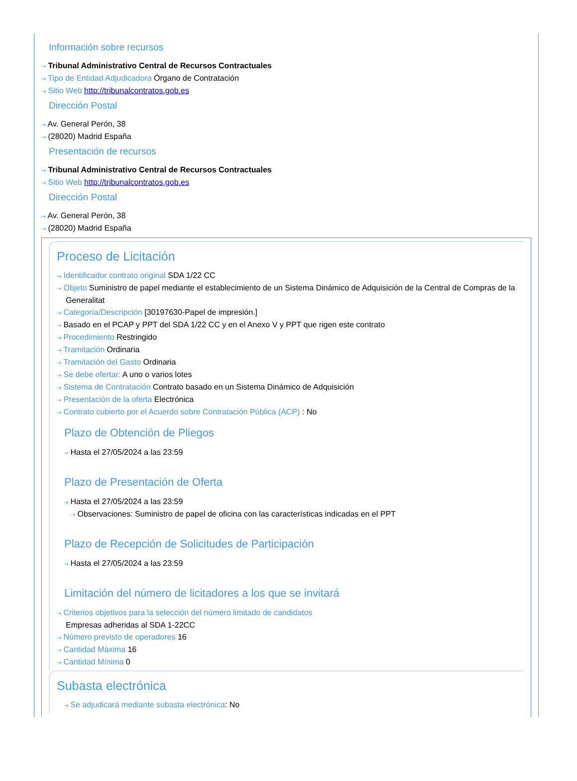Información sobre recursos
⇢ Tribunal Administrativo Central de Recursos Contractuales
⇢ Tipo de Entidad Adjudicadora Órgano de Contratación
⇢ Sitio Web http://tribunalcontratos.gob.es
Dirección Postal
⇢ Av. General Perón, 38
⇢ (28020) Madrid España
Presentación de recursos
⇢ Tribunal Administrativo Central de Recursos Contractuales
⇢ Sitio Web http://tribunalcontratos.gob.es
Dirección Postal
⇢ Av. General Perón, 38
⇢ (28020) Madrid España
Proceso de Licitación
⇢ Identificador contrato original SDA 1/22 CC
⇢ Objeto Suministro de papel mediante el establecimiento de un Sistema Dinámico de Adquisición de la Central de Compras de la Generalitat
⇢ Categoría/Descripción [30197630-Papel de impresión.]
⇢ Basado en el PCAP y PPT del SDA 1/22 CC y en el Anexo V y PPT que rigen este contrato
⇢ Procedimiento Restringido
⇢ Tramitación Ordinaria
⇢ Tramitación del Gasto Ordinaria
⇢ Se debe ofertar: A uno o varios lotes
⇢ Sistema de Contratación Contrato basado en un Sistema Dinámico de Adquisición
⇢ Presentación de la oferta Electrónica
⇢ Contrato cubierto por el Acuerdo sobre Contratación Pública (ACP) : No
Plazo de Obtención de Pliegos
⇢ Hasta el 27/05/2024 a las 23:59
Plazo de Presentación de Oferta
⇢ Hasta el 27/05/2024 a las 23:59
⇢ Observaciones: Suministro de papel de oficina con las características indicadas en el PPT
Plazo de Recepción de Solicitudes de Participación
⇢ Hasta el 27/05/2024 a las 23:59
Limitación del número de licitadores a los que se invitará
⇢ Criterios objetivos para la selección del número limitado de candidatos
Empresas adheridas al SDA 1-22CC
⇢ Número previsto de operadores 16
⇢ Cantidad Máxima 16
⇢ Cantidad Mínima 0
Subasta electrónica
⇢ Se adjudicará mediante subasta electrónica: No